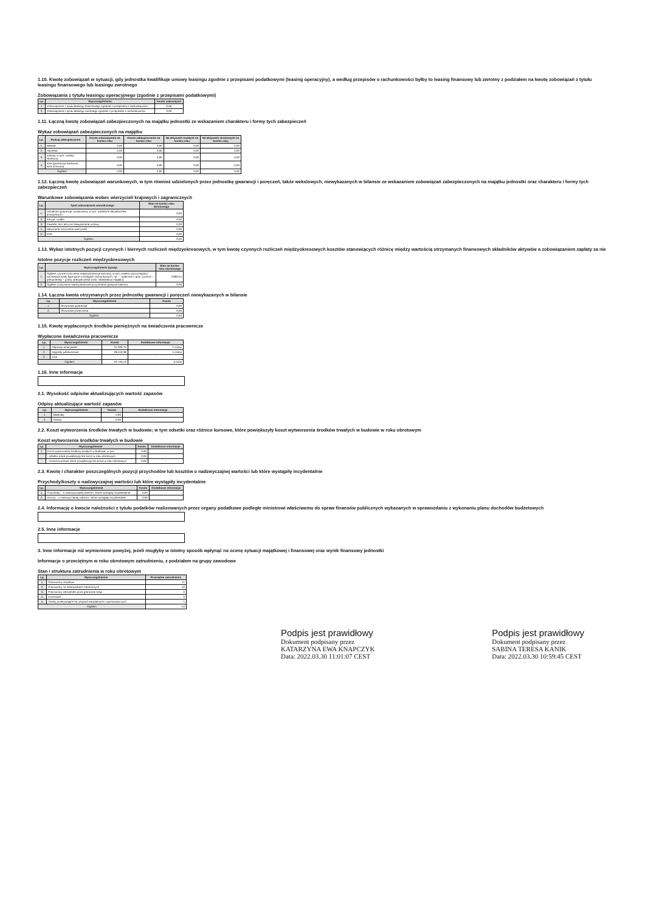1.10. Kwotę zobowiązań w sytuacji, gdy jednostka kwalifikuje umowy leasingu zgodnie z przepisami podatkowymi (leasing operacyjny), a według przepisów o rachunkowości byłby to leasing finansowy lub zwrotny z podziałem na kwotę zobowiązań z tytułu leasingu finansowego lub leasingu zwrotnego
Zobowiązania z tytułu leasingu operacyjnego (zgodnie z przepisami podatkowymi)
| Lp. | Wyszczególnienie | Kwota zobowiązań |
| --- | --- | --- |
| 1. | Zobowiązania z tytułu leasingu finansowego zgodnie z przepisami o rachunkowości | 0,00 |
| 2. | Zobowiązania z tytułu leasingu zwrotnego zgodnie z przepisami o rachunkowości | 0,00 |
1.11. Łączną kwotę zobowiązań zabezpieczonych na majątku jednostki ze wskazaniem charakteru i formy tych zabezpieczeń
Wykaz zobowiązań zabezpieczonych na majątku
| Lp. | Rodzaj zabezpieczenia | Kwota zobowiązania na koniec roku | Kwota zabezpieczenia na koniec roku | Na aktywach trwałych na koniec roku | Na aktywach obrotowych na koniec roku |
| --- | --- | --- | --- | --- | --- |
| 1. | Weksle | 0,00 | 0,00 | 0,00 | 0,00 |
| 2. | Hipoteka | 0,00 | 0,00 | 0,00 | 0,00 |
| 3. | Zastaw, w tym: zastaw skarbowy | 0,00 | 0,00 | 0,00 | 0,00 |
| 4. | Inne (gwarancja bankowa, kara umowna) | 0,00 | 0,00 | 0,00 | 0,00 |
| Ogółem | | 0,00 | 0,00 | 0,00 | 0,00 |
1.12. Łączną kwotę zobowiązań warunkowych, w tym również udzielonych przez jednostkę gwarancji i poręczeń, także wekslowych, niewykazanych w bilansie ze wskazaniem zobowiązań zabezpieczonych na majątku jednostki oraz charakteru i formy tych zabezpieczeń
Warunkowe zobowiązania wobec wierzycieli krajowych i zagranicznych
| Lp. | Tytuł zobowiązania warunkowego | Stan na koniec roku obrotowego |
| --- | --- | --- |
| 1. | Udzielone gwarancje i poręczenia, w tym: udzielone dla jednostek powiązanych | 0,00 |
| 2. | Kaucje i wadia | 0,00 |
| 3. | Zawarte, lecz jeszcze niewykonane umowy | 0,00 |
| 4. | Nieuznane roszczenia wierzycieli | 0,00 |
| 5. | Inne | 0,00 |
| Ogółem | | 0,00 |
1.13. Wykaz istotnych pozycji czynnych i biernych rozliczeń międzyokresowych, w tym kwotę czynnych rozliczeń międzyokresowych kosztów stanowiących różnicę między wartością otrzymanych finansowych składników aktywów a zobowiązaniem zapłaty za nie
Istotne pozycje rozliczeń międzyokresowych
| Lp. | Wyszczególnienie (tytuły) | Stan na koniec roku obrotowego |
| --- | --- | --- |
| 1. | Ogółem czynne rozliczenia międzyokresowe kosztów, w tym: (należy wyszczególnić ważniejsze tytuły figurujące w księgach rachunkowych, np.: – opłacone z góry czynsze – prenumeraty – polisy ubezpieczenia osób i składników majątku) | 3 860,54 |
| 2. | Ogółem rozliczenia międzyokresowe przychodów (pasywa bilansu) | 0,00 |
1.14. Łączna kwota otrzymanych przez jednostkę gwarancji i poręczeń niewykazanych w bilansie
| Lp. | Wyszczególnienie | Kwota |
| --- | --- | --- |
| 1. | Otrzymane gwarancje | 0,00 |
| 2. | Otrzymane poręczenia | 0,00 |
| Ogółem | | 0,00 |
1.15. Kwotę wypłaconych środków pieniężnych na świadczenia pracownicze
Wypłacone świadczenia pracownicze
| Lp. | Wyszczególnienie | Kwota | Dodatkowe informacje |
| --- | --- | --- | --- |
| 1. | Odprawy emerytalne | 25 309,75 | 2 osoby |
| 2. | Nagrody jubileuszowe | 28 419,38 | 4 osoby |
| 3. | Inne | - | - |
| Ogółem: | | 53 729,13 | 6 osób |
1.16. Inne informacje
2.1. Wysokość odpisów aktualizujących wartość zapasów
Odpisy aktualizujące wartość zapasów
| Lp. | Wyszczególnienie | Kwota | Dodatkowe informacje |
| --- | --- | --- | --- |
| 1. | Materiały | 0,00 | - |
| 2. | Towary | 0,00 | - |
2.2. Koszt wytworzenia środków trwałych w budowie; w tym odsetki oraz różnice kursowe, które powiększyły koszt wytworzenia środków trwałych w budowie w roku obrotowym
Koszt wytworzenia środków trwałych w budowie
| Lp. | Wyszczególnienie | Kwota | Dodatkowe informacje |
| --- | --- | --- | --- |
| 1. | Koszt wytworzenia środków trwałych w budowie, w tym: | 0,00 | - |
| | - odsetki, które powiększyły ten koszt w roku obrotowym | 0,00 | - |
| | - różnice kursowe, które powiększyły ten koszt w roku obrotowym | 0,00 | - |
2.3. Kwotę i charakter poszczególnych pozycji przychodów lub kosztów o nadzwyczajnej wartości lub które wystąpiły incydentalnie
Przychody/koszty o nadzwyczajnej wartości lub które wystąpiły incydentalnie
| Lp. | Wyszczególnienie | Kwota | Dodatkowe informacje |
| --- | --- | --- | --- |
| 1. | Przychody: - o nadzwyczajnej wartości -które wystąpiły incydentalnie | 0,00 | - |
| 2. | Koszty: - o nadzwyczajnej wartości -które wystąpiły incydentalnie | 0,00 | - |
2.4. Informację o kwocie należności z tytułu podatków realizowanych przez organy podatkowe podległe ministrowi właściwemu do spraw finansów publicznych wykazanych w sprawozdaniu z wykonaniu planu dochodów budżetowych
2.5. Inne informacje
3. Inne informacje niż wymienione powyżej, jeżeli mogłyby w istotny sposób wpłynąć na ocenę sytuacji majątkowej i finansowej oraz wynik finansowy jednostki
Informacje o przeciętnym w roku obrotowym zatrudnieniu, z podziałem na grupy zawodowe
Stan i struktura zatrudnienia w roku obrotowym
| Lp. | Wyszczególnienie | Przeciętne zatrudnienie |
| --- | --- | --- |
| 1. | Pracownicy umysłowi | 11 |
| 2. | Pracownicy na stanowiskach robotniczych | 42 |
| 3. | Pracownicy zatrudnieni poza granicami kraju | 0 |
| 4. | Uczniowie | 0 |
| 5. | Osoby przebywające na urlopach bezpłatnych i wychowawczych | 1 |
| Ogółem | | 54 |
Podpis jest prawidłowy
Dokument podpisany przez
KATARZYNA EWA KNAPCZYK
Data: 2022.03.30 11:01:07 CEST
Podpis jest prawidłowy
Dokument podpisany przez
SABINA TERESA KANIK
Data: 2022.03.30 10:59:45 CEST